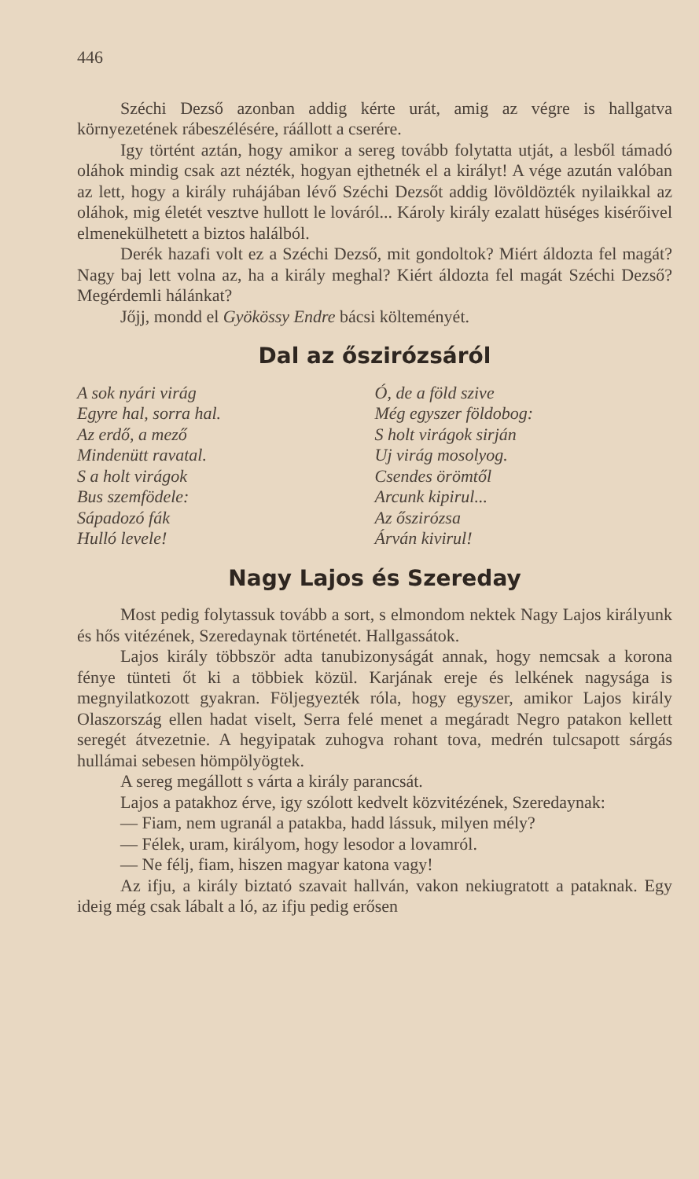446
Széchi Dezső azonban addig kérte urát, amig az végre is hallgatva környezetének rábeszélésére, ráállott a cserére.
Igy történt aztán, hogy amikor a sereg tovább folytatta utját, a lesből támadó oláhok mindig csak azt nézték, hogyan ejthetnék el a királyt! A vége azután valóban az lett, hogy a király ruhájában lévő Széchi Dezsőt addig lövöldözték nyilaikkal az oláhok, mig életét vesztve hullott le lováról... Károly király ezalatt hüséges kisérőivel elmenekülhetett a biztos halálból.
Derék hazafi volt ez a Széchi Dezső, mit gondoltok? Miért áldozta fel magát? Nagy baj lett volna az, ha a király meghal? Kiért áldozta fel magát Széchi Dezső? Megérdemli hálánkat?
Jőjj, mondd el Gyökössy Endre bácsi költeményét.
Dal az őszirózsáról
A sok nyári virág
Egyre hal, sorra hal.
Az erdő, a mező
Mindenütt ravatal.
S a holt virágok
Bus szemfödele:
Sápadozó fák
Hulló levele!
Ó, de a föld szive
Még egyszer földobog:
S holt virágok sirján
Uj virág mosolyog.
Csendes örömtől
Arcunk kipirul...
Az őszirózsa
Árván kivirul!
Nagy Lajos és Szereday
Most pedig folytassuk tovább a sort, s elmondom nektek Nagy Lajos királyunk és hős vitézének, Szeredaynak történetét. Hallgassátok.
Lajos király többször adta tanubizonyságát annak, hogy nemcsak a korona fénye tünteti őt ki a többiek közül. Karjának ereje és lelkének nagysága is megnyilatkozott gyakran. Följegyezték róla, hogy egyszer, amikor Lajos király Olaszország ellen hadat viselt, Serra felé menet a megáradt Negro patakon kellett seregét átvezetnie. A hegyipatak zuhogva rohant tova, medrén tulcsapott sárgás hullámai sebesen hömpölyögtek.
A sereg megállott s várta a király parancsát.
Lajos a patakhoz érve, igy szólott kedvelt közvitézének, Szeredaynak:
— Fiam, nem ugranál a patakba, hadd lássuk, milyen mély?
— Félek, uram, királyom, hogy lesodor a lovamról.
— Ne félj, fiam, hiszen magyar katona vagy!
Az ifju, a király biztató szavait hallván, vakon nekiugratott a pataknak. Egy ideig még csak lábalt a ló, az ifju pedig erősen